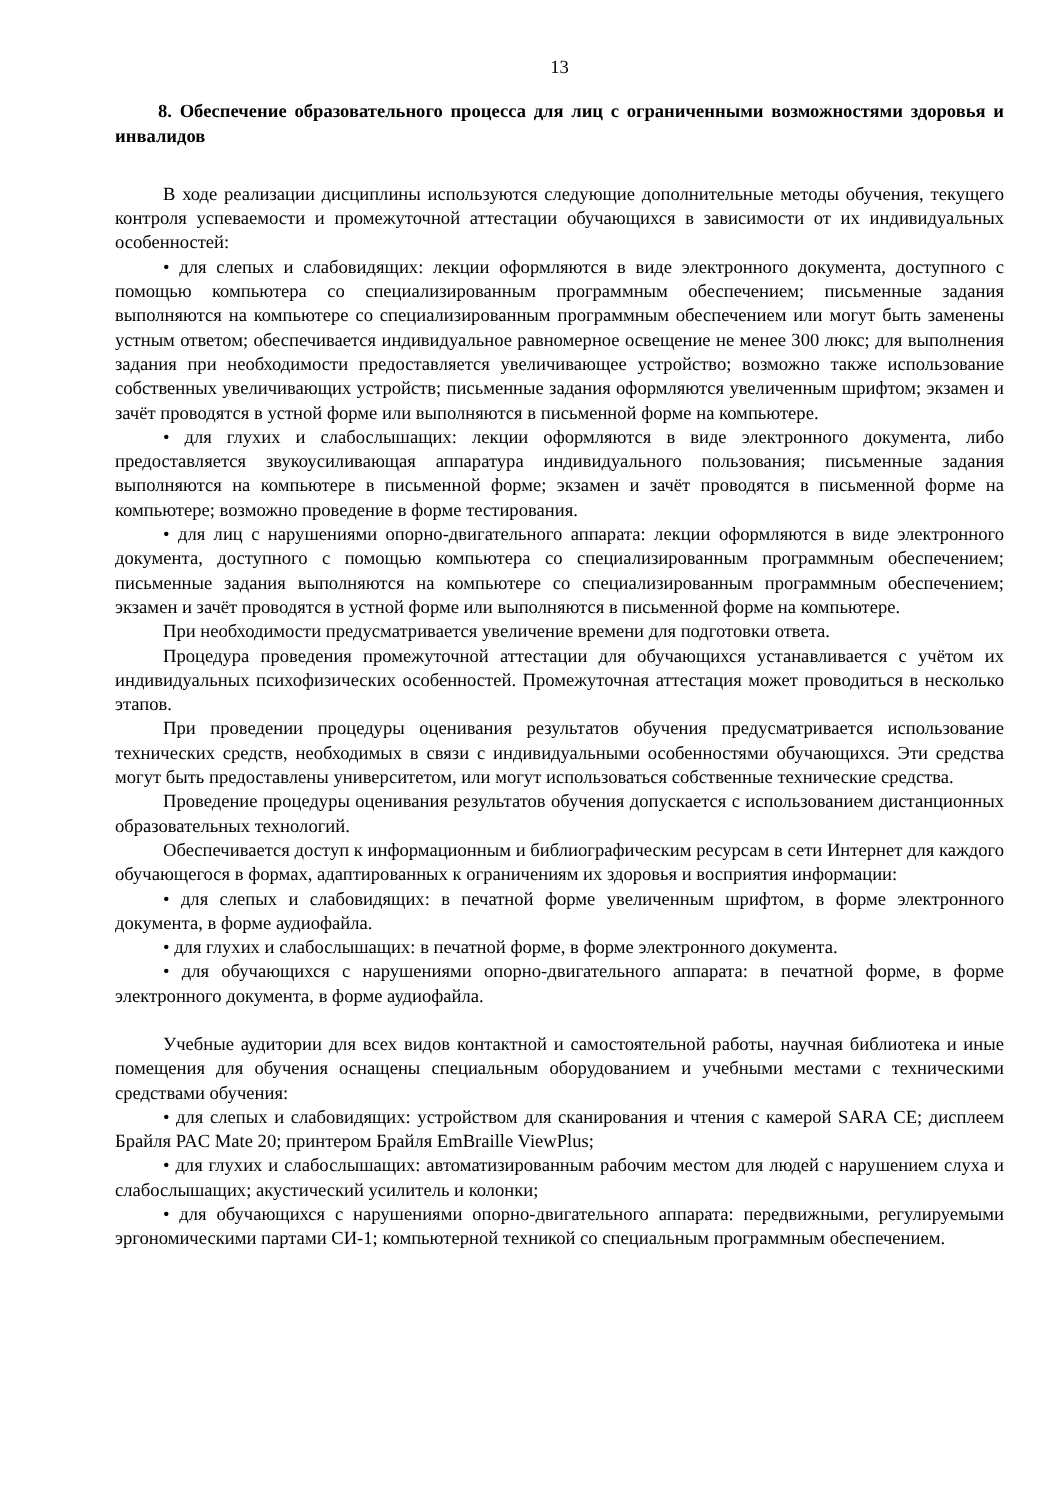13
8. Обеспечение образовательного процесса для лиц с ограниченными возможностями здоровья и инвалидов
В ходе реализации дисциплины используются следующие дополнительные методы обучения, текущего контроля успеваемости и промежуточной аттестации обучающихся в зависимости от их индивидуальных особенностей:
• для слепых и слабовидящих: лекции оформляются в виде электронного документа, доступного с помощью компьютера со специализированным программным обеспечением; письменные задания выполняются на компьютере со специализированным программным обеспечением или могут быть заменены устным ответом; обеспечивается индивидуальное равномерное освещение не менее 300 люкс; для выполнения задания при необходимости предоставляется увеличивающее устройство; возможно также использование собственных увеличивающих устройств; письменные задания оформляются увеличенным шрифтом; экзамен и зачёт проводятся в устной форме или выполняются в письменной форме на компьютере.
• для глухих и слабослышащих: лекции оформляются в виде электронного документа, либо предоставляется звукоусиливающая аппаратура индивидуального пользования; письменные задания выполняются на компьютере в письменной форме; экзамен и зачёт проводятся в письменной форме на компьютере; возможно проведение в форме тестирования.
• для лиц с нарушениями опорно-двигательного аппарата: лекции оформляются в виде электронного документа, доступного с помощью компьютера со специализированным программным обеспечением; письменные задания выполняются на компьютере со специализированным программным обеспечением; экзамен и зачёт проводятся в устной форме или выполняются в письменной форме на компьютере.
При необходимости предусматривается увеличение времени для подготовки ответа.
Процедура проведения промежуточной аттестации для обучающихся устанавливается с учётом их индивидуальных психофизических особенностей. Промежуточная аттестация может проводиться в несколько этапов.
При проведении процедуры оценивания результатов обучения предусматривается использование технических средств, необходимых в связи с индивидуальными особенностями обучающихся. Эти средства могут быть предоставлены университетом, или могут использоваться собственные технические средства.
Проведение процедуры оценивания результатов обучения допускается с использованием дистанционных образовательных технологий.
Обеспечивается доступ к информационным и библиографическим ресурсам в сети Интернет для каждого обучающегося в формах, адаптированных к ограничениям их здоровья и восприятия информации:
• для слепых и слабовидящих: в печатной форме увеличенным шрифтом, в форме электронного документа, в форме аудиофайла.
• для глухих и слабослышащих: в печатной форме, в форме электронного документа.
• для обучающихся с нарушениями опорно-двигательного аппарата: в печатной форме, в форме электронного документа, в форме аудиофайла.
Учебные аудитории для всех видов контактной и самостоятельной работы, научная библиотека и иные помещения для обучения оснащены специальным оборудованием и учебными местами с техническими средствами обучения:
• для слепых и слабовидящих: устройством для сканирования и чтения с камерой SARA CE; дисплеем Брайля PAC Mate 20; принтером Брайля EmBraille ViewPlus;
• для глухих и слабослышащих: автоматизированным рабочим местом для людей с нарушением слуха и слабослышащих; акустический усилитель и колонки;
• для обучающихся с нарушениями опорно-двигательного аппарата: передвижными, регулируемыми эргономическими партами СИ-1; компьютерной техникой со специальным программным обеспечением.